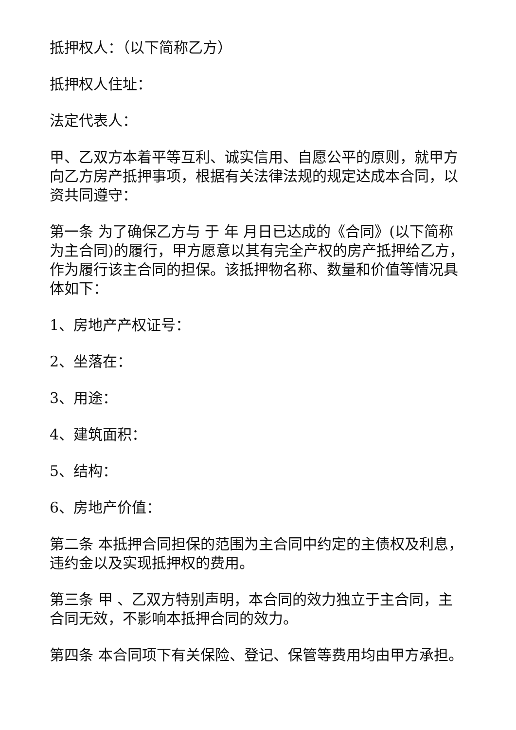抵押权人：（以下简称乙方）
抵押权人住址：
法定代表人：
甲、乙双方本着平等互利、诚实信用、自愿公平的原则，就甲方向乙方房产抵押事项，根据有关法律法规的规定达成本合同，以资共同遵守：
第一条 为了确保乙方与 于 年 月日已达成的《合同》(以下简称为主合同)的履行，甲方愿意以其有完全产权的房产抵押给乙方，作为履行该主合同的担保。该抵押物名称、数量和价值等情况具体如下：
1、房地产产权证号：
2、坐落在：
3、用途：
4、建筑面积：
5、结构：
6、房地产价值：
第二条 本抵押合同担保的范围为主合同中约定的主债权及利息，违约金以及实现抵押权的费用。
第三条 甲 、乙双方特别声明，本合同的效力独立于主合同，主合同无效，不影响本抵押合同的效力。
第四条 本合同项下有关保险、登记、保管等费用均由甲方承担。